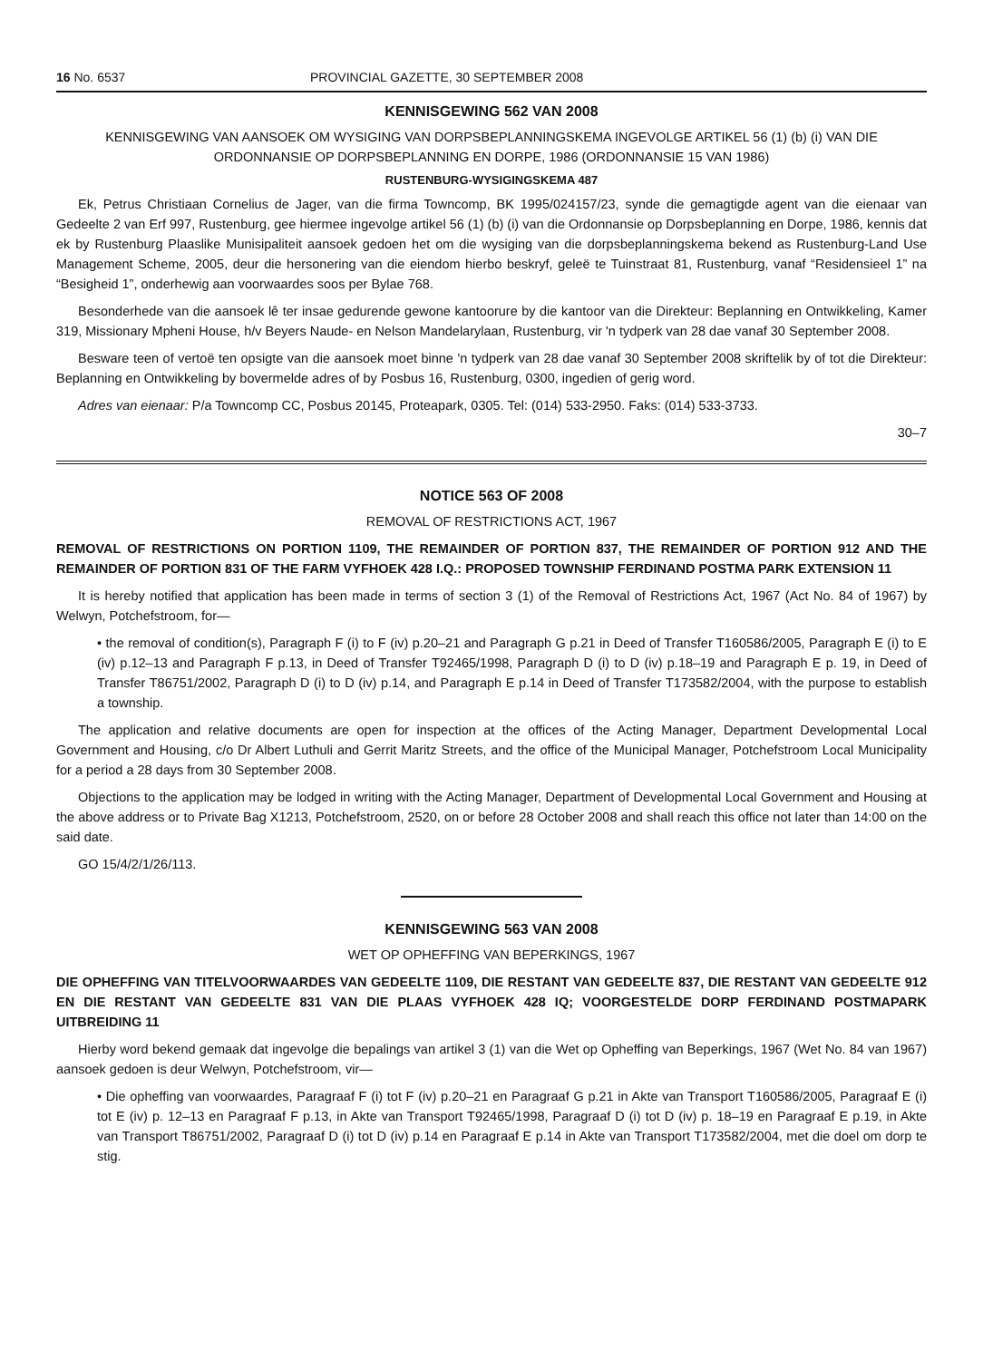16 No. 6537 PROVINCIAL GAZETTE, 30 SEPTEMBER 2008
KENNISGEWING 562 VAN 2008
KENNISGEWING VAN AANSOEK OM WYSIGING VAN DORPSBEPLANNINGSKEMA INGEVOLGE ARTIKEL 56 (1) (b) (i) VAN DIE ORDONNANSIE OP DORPSBEPLANNING EN DORPE, 1986 (ORDONNANSIE 15 VAN 1986)
RUSTENBURG-WYSIGINGSKEMA 487
Ek, Petrus Christiaan Cornelius de Jager, van die firma Towncomp, BK 1995/024157/23, synde die gemagtigde agent van die eienaar van Gedeelte 2 van Erf 997, Rustenburg, gee hiermee ingevolge artikel 56 (1) (b) (i) van die Ordonnansie op Dorpsbeplanning en Dorpe, 1986, kennis dat ek by Rustenburg Plaaslike Munisipaliteit aansoek gedoen het om die wysiging van die dorpsbeplanningskema bekend as Rustenburg-Land Use Management Scheme, 2005, deur die hersonering van die eiendom hierbo beskryf, geleë te Tuinstraat 81, Rustenburg, vanaf “Residensieel 1” na “Besigheid 1”, onderhewig aan voorwaardes soos per Bylae 768.
Besonderhede van die aansoek lê ter insae gedurende gewone kantoorure by die kantoor van die Direkteur: Beplanning en Ontwikkeling, Kamer 319, Missionary Mpheni House, h/v Beyers Naude- en Nelson Mandelarylaan, Rustenburg, vir 'n tydperk van 28 dae vanaf 30 September 2008.
Besware teen of vertoë ten opsigte van die aansoek moet binne 'n tydperk van 28 dae vanaf 30 September 2008 skriftelik by of tot die Direkteur: Beplanning en Ontwikkeling by bovermelde adres of by Posbus 16, Rustenburg, 0300, ingedien of gerig word.
Adres van eienaar: P/a Towncomp CC, Posbus 20145, Proteapark, 0305. Tel: (014) 533-2950. Faks: (014) 533-3733.
30–7
NOTICE 563 OF 2008
REMOVAL OF RESTRICTIONS ACT, 1967
REMOVAL OF RESTRICTIONS ON PORTION 1109, THE REMAINDER OF PORTION 837, THE REMAINDER OF PORTION 912 AND THE REMAINDER OF PORTION 831 OF THE FARM VYFHOEK 428 I.Q.: PROPOSED TOWNSHIP FERDINAND POSTMA PARK EXTENSION 11
It is hereby notified that application has been made in terms of section 3 (1) of the Removal of Restrictions Act, 1967 (Act No. 84 of 1967) by Welwyn, Potchefstroom, for—
• the removal of condition(s), Paragraph F (i) to F (iv) p.20–21 and Paragraph G p.21 in Deed of Transfer T160586/2005, Paragraph E (i) to E (iv) p.12–13 and Paragraph F p.13, in Deed of Transfer T92465/1998, Paragraph D (i) to D (iv) p.18–19 and Paragraph E p. 19, in Deed of Transfer T86751/2002, Paragraph D (i) to D (iv) p.14, and Paragraph E p.14 in Deed of Transfer T173582/2004, with the purpose to establish a township.
The application and relative documents are open for inspection at the offices of the Acting Manager, Department Developmental Local Government and Housing, c/o Dr Albert Luthuli and Gerrit Maritz Streets, and the office of the Municipal Manager, Potchefstroom Local Municipality for a period a 28 days from 30 September 2008.
Objections to the application may be lodged in writing with the Acting Manager, Department of Developmental Local Government and Housing at the above address or to Private Bag X1213, Potchefstroom, 2520, on or before 28 October 2008 and shall reach this office not later than 14:00 on the said date.
GO 15/4/2/1/26/113.
KENNISGEWING 563 VAN 2008
WET OP OPHEFFING VAN BEPERKINGS, 1967
DIE OPHEFFING VAN TITELVOORWAARDES VAN GEDEELTE 1109, DIE RESTANT VAN GEDEELTE 837, DIE RESTANT VAN GEDEELTE 912 EN DIE RESTANT VAN GEDEELTE 831 VAN DIE PLAAS VYFHOEK 428 IQ; VOORGESTELDE DORP FERDINAND POSTMAPARK UITBREIDING 11
Hierby word bekend gemaak dat ingevolge die bepalings van artikel 3 (1) van die Wet op Opheffing van Beperkings, 1967 (Wet No. 84 van 1967) aansoek gedoen is deur Welwyn, Potchefstroom, vir—
• Die opheffing van voorwaardes, Paragraaf F (i) tot F (iv) p.20–21 en Paragraaf G p.21 in Akte van Transport T160586/2005, Paragraaf E (i) tot E (iv) p. 12–13 en Paragraaf F p.13, in Akte van Transport T92465/1998, Paragraaf D (i) tot D (iv) p. 18–19 en Paragraaf E p.19, in Akte van Transport T86751/2002, Paragraaf D (i) tot D (iv) p.14 en Paragraaf E p.14 in Akte van Transport T173582/2004, met die doel om dorp te stig.